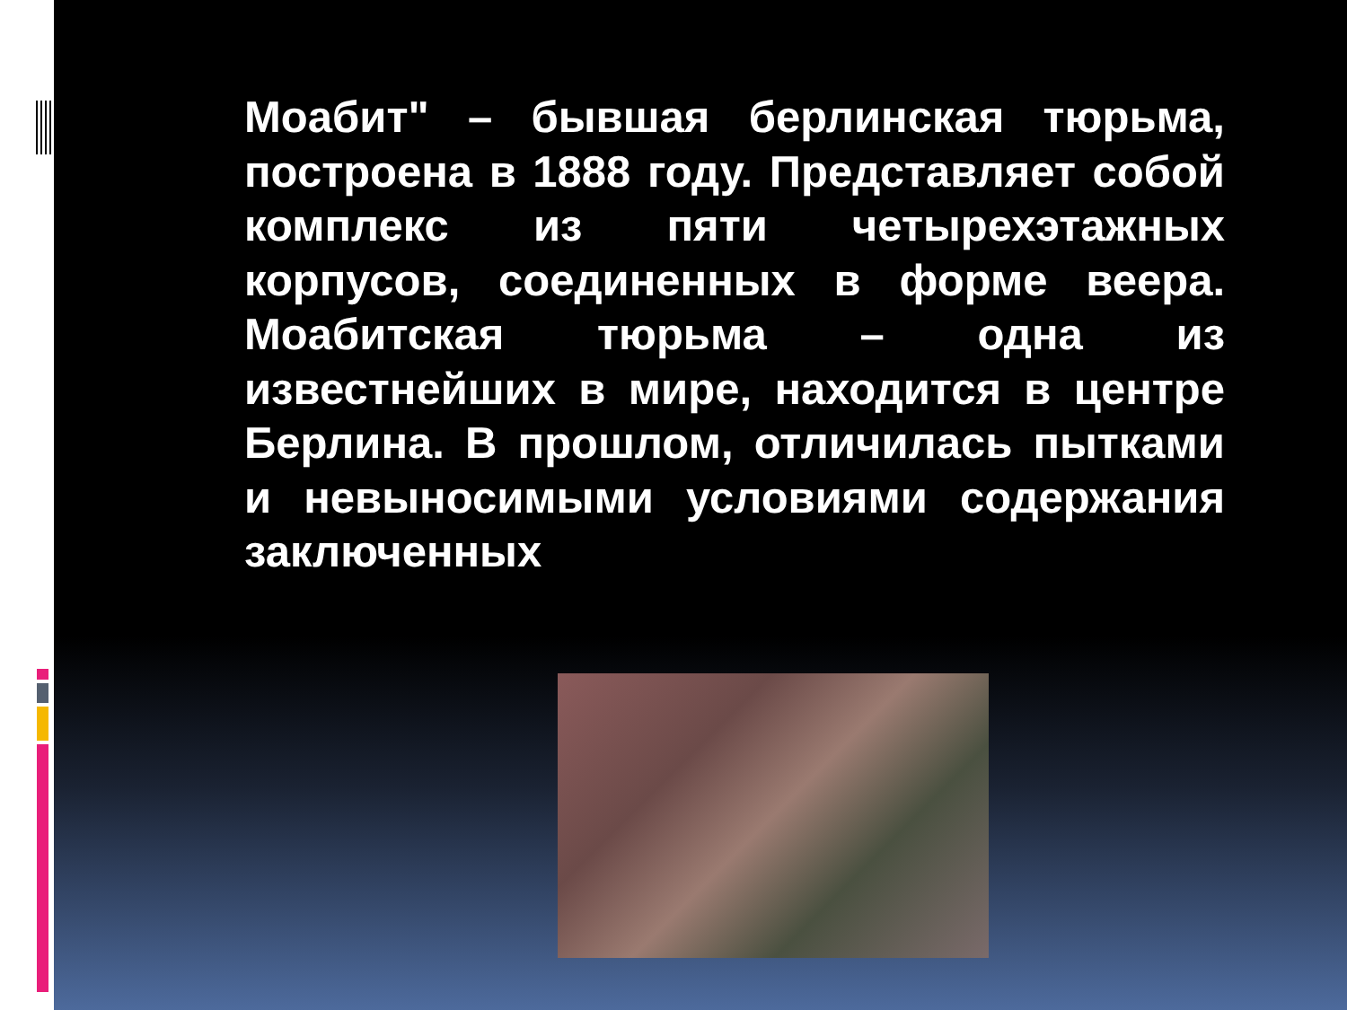Моабит" – бывшая берлинская тюрьма, построена в 1888 году. Представляет собой комплекс из пяти четырехэтажных корпусов, соединенных в форме веера. Моабитская тюрьма – одна из известнейших в мире, находится в центре Берлина. В прошлом, отличилась пытками и невыносимыми условиями содержания заключенных